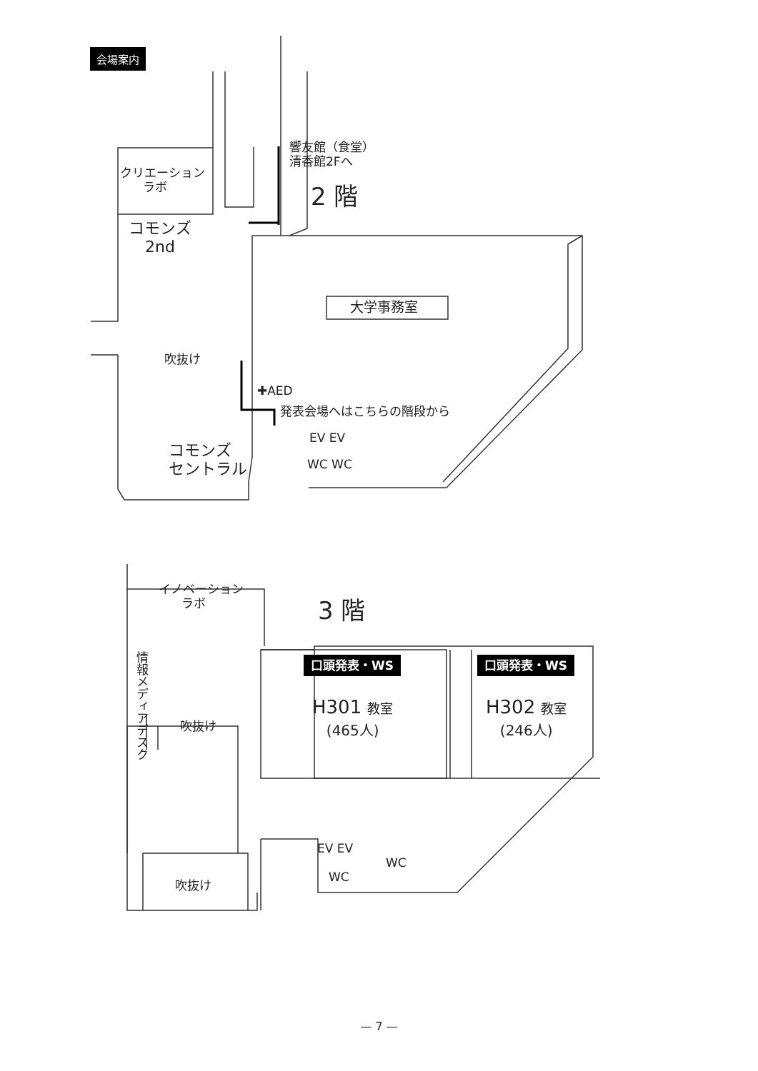会場案内
響友館（食堂）
清香館2Fへ
2 階
クリエーション
ラボ
コモンズ
2nd
吹抜け
大学事務室
✚AED
発表会場へはこちらの階段から
EV EV
WC WC
コモンズ
セントラル
3 階
イノベーション
ラボ
情報メディアデスク
吹抜け
口頭発表・WS
H301 教室
(465人)
口頭発表・WS
H302 教室
(246人)
EV EV
WC
WC
吹抜け
— 7 —